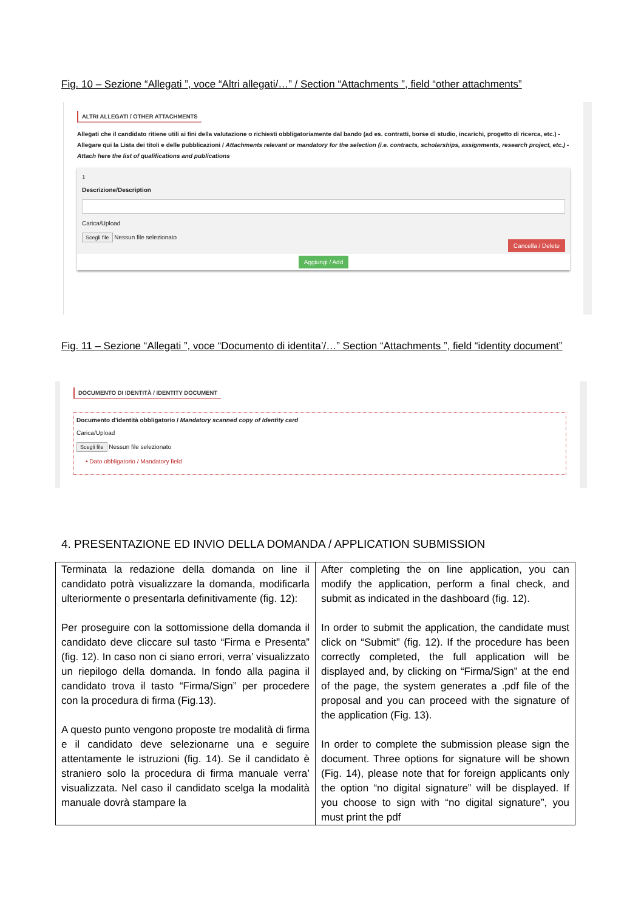Fig. 10 – Sezione “Allegati ”, voce “Altri allegati/…” / Section “Attachments ”, field “other attachments”
ALTRI ALLEGATI / OTHER ATTACHMENTS
Allegati che il candidato ritiene utili ai fini della valutazione o richiesti obbligatoriamente dal bando (ad es. contratti, borse di studio, incarichi, progetto di ricerca, etc.) - Allegare qui la Lista dei titoli e delle pubblicazioni / Attachments relevant or mandatory for the selection (i.e. contracts, scholarships, assignments, research project, etc.) - Attach here the list of qualifications and publications
1
Descrizione/Description
Carica/Upload
Scegli file Nessun file selezionato
Cancella / Delete
Aggiungi / Add
Fig. 11 – Sezione “Allegati ”, voce “Documento di identita’/…” Section “Attachments ”, field “identity document”
DOCUMENTO DI IDENTITÀ / IDENTITY DOCUMENT
Documento d'identità obbligatorio / Mandatory scanned copy of Identity card
Carica/Upload
Scegli file Nessun file selezionato
• Dato obbligatorio / Mandatory field
4. PRESENTAZIONE ED INVIO DELLA DOMANDA / APPLICATION SUBMISSION
| Terminata la redazione della domanda on line il candidato potrà visualizzare la domanda, modificarla ulteriormente o presentarla definitivamente (fig. 12): Per proseguire con la sottomissione della domanda il candidato deve cliccare sul tasto “Firma e Presenta” (fig. 12). In caso non ci siano errori, verra’ visualizzato un riepilogo della domanda. In fondo alla pagina il candidato trova il tasto “Firma/Sign” per procedere con la procedura di firma (Fig.13). A questo punto vengono proposte tre modalità di firma e il candidato deve selezionarne una e seguire attentamente le istruzioni (fig. 14). Se il candidato è straniero solo la procedura di firma manuale verra’ visualizzata. Nel caso il candidato scelga la modalità manuale dovrà stampare la | After completing the on line application, you can modify the application, perform a final check, and submit as indicated in the dashboard (fig. 12). In order to submit the application, the candidate must click on “Submit” (fig. 12). If the procedure has been correctly completed, the full application will be displayed and, by clicking on “Firma/Sign” at the end of the page, the system generates a .pdf file of the proposal and you can proceed with the signature of the application (Fig. 13). In order to complete the submission please sign the document. Three options for signature will be shown (Fig. 14), please note that for foreign applicants only the option “no digital signature” will be displayed. If you choose to sign with “no digital signature”, you must print the pdf |